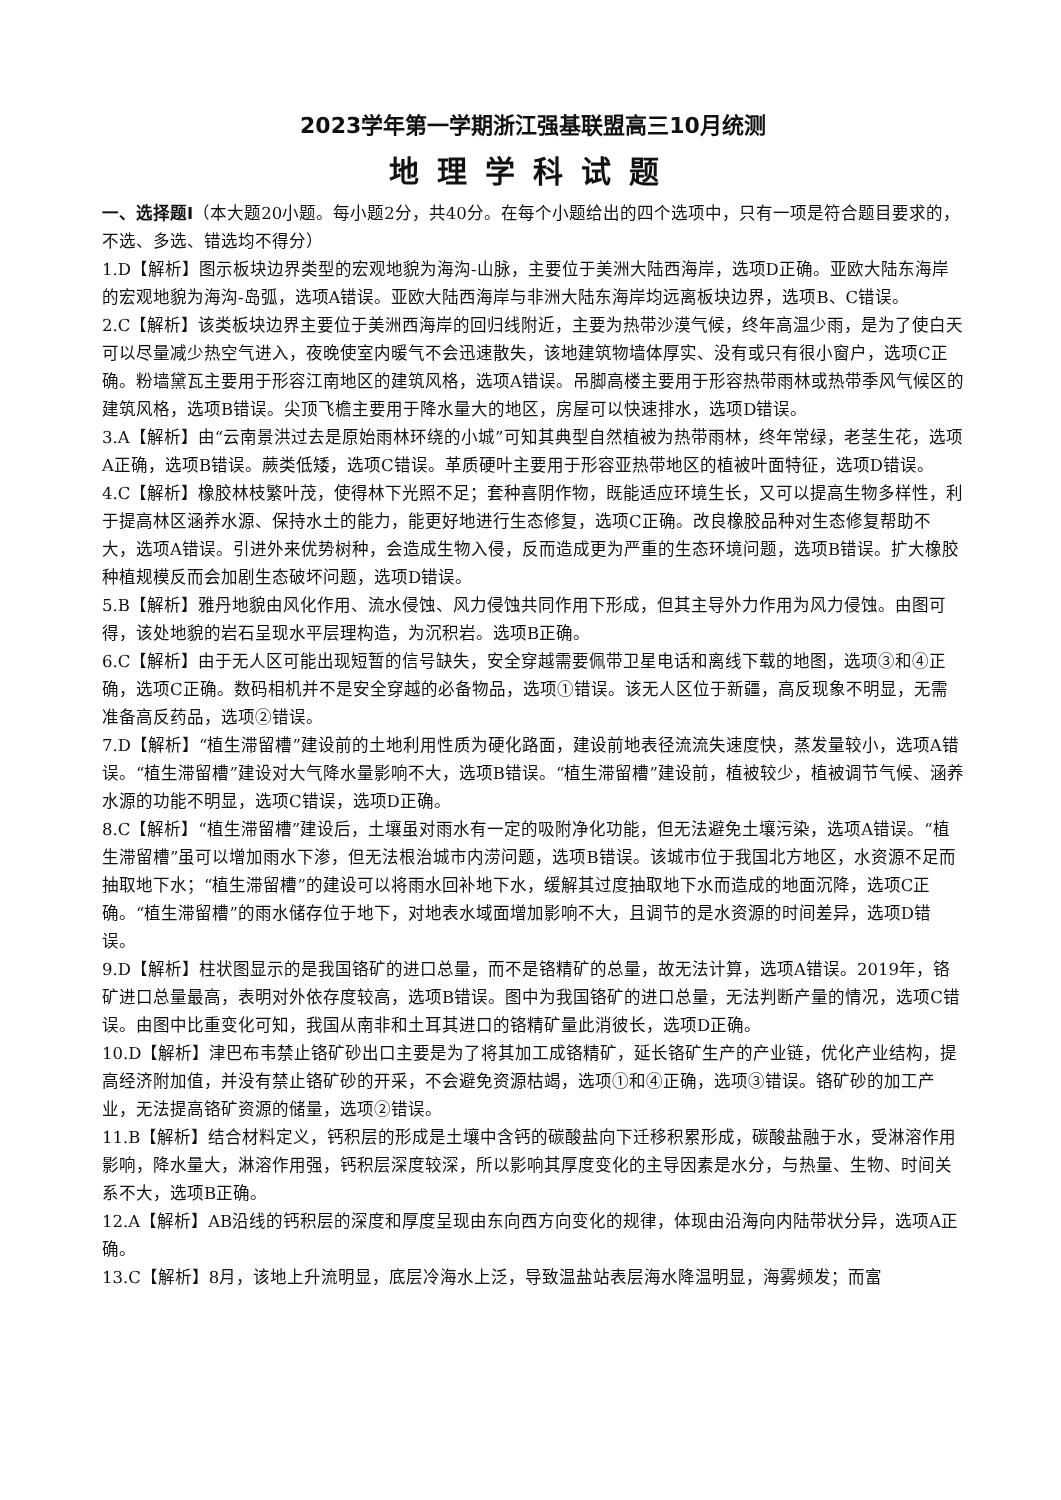2023学年第一学期浙江强基联盟高三10月统测
地理学科试题
一、选择题Ⅰ（本大题20小题。每小题2分，共40分。在每个小题给出的四个选项中，只有一项是符合题目要求的，不选、多选、错选均不得分）
1.D【解析】图示板块边界类型的宏观地貌为海沟-山脉，主要位于美洲大陆西海岸，选项D正确。亚欧大陆东海岸的宏观地貌为海沟-岛弧，选项A错误。亚欧大陆西海岸与非洲大陆东海岸均远离板块边界，选项B、C错误。
2.C【解析】该类板块边界主要位于美洲西海岸的回归线附近，主要为热带沙漠气候，终年高温少雨，是为了使白天可以尽量减少热空气进入，夜晚使室内暖气不会迅速散失，该地建筑物墙体厚实、没有或只有很小窗户，选项C正确。粉墙黛瓦主要用于形容江南地区的建筑风格，选项A错误。吊脚高楼主要用于形容热带雨林或热带季风气候区的建筑风格，选项B错误。尖顶飞檐主要用于降水量大的地区，房屋可以快速排水，选项D错误。
3.A【解析】由“云南景洪过去是原始雨林环绕的小城”可知其典型自然植被为热带雨林，终年常绿，老茎生花，选项A正确，选项B错误。蕨类低矮，选项C错误。革质硬叶主要用于形容亚热带地区的植被叶面特征，选项D错误。
4.C【解析】橡胶林枝繁叶茂，使得林下光照不足；套种喜阴作物，既能适应环境生长，又可以提高生物多样性，利于提高林区涵养水源、保持水土的能力，能更好地进行生态修复，选项C正确。改良橡胶品种对生态修复帮助不大，选项A错误。引进外来优势树种，会造成生物入侵，反而造成更为严重的生态环境问题，选项B错误。扩大橡胶种植规模反而会加剧生态破坏问题，选项D错误。
5.B【解析】雅丹地貌由风化作用、流水侵蚀、风力侵蚀共同作用下形成，但其主导外力作用为风力侵蚀。由图可得，该处地貌的岩石呈现水平层理构造，为沉积岩。选项B正确。
6.C【解析】由于无人区可能出现短暂的信号缺失，安全穿越需要佩带卫星电话和离线下载的地图，选项③和④正确，选项C正确。数码相机并不是安全穿越的必备物品，选项①错误。该无人区位于新疆，高反现象不明显，无需准备高反药品，选项②错误。
7.D【解析】“植生滞留槽”建设前的土地利用性质为硬化路面，建设前地表径流流失速度快，蒸发量较小，选项A错误。“植生滞留槽”建设对大气降水量影响不大，选项B错误。“植生滞留槽”建设前，植被较少，植被调节气候、涵养水源的功能不明显，选项C错误，选项D正确。
8.C【解析】“植生滞留槽”建设后，土壤虽对雨水有一定的吸附净化功能，但无法避免土壤污染，选项A错误。“植生滞留槽”虽可以增加雨水下渗，但无法根治城市内涝问题，选项B错误。该城市位于我国北方地区，水资源不足而抽取地下水；“植生滞留槽”的建设可以将雨水回补地下水，缓解其过度抽取地下水而造成的地面沉降，选项C正确。“植生滞留槽”的雨水储存位于地下，对地表水域面增加影响不大，且调节的是水资源的时间差异，选项D错误。
9.D【解析】柱状图显示的是我国铬矿的进口总量，而不是铬精矿的总量，故无法计算，选项A错误。2019年，铬矿进口总量最高，表明对外依存度较高，选项B错误。图中为我国铬矿的进口总量，无法判断产量的情况，选项C错误。由图中比重变化可知，我国从南非和土耳其进口的铬精矿量此消彼长，选项D正确。
10.D【解析】津巴布韦禁止铬矿砂出口主要是为了将其加工成铬精矿，延长铬矿生产的产业链，优化产业结构，提高经济附加值，并没有禁止铬矿砂的开采，不会避免资源枯竭，选项①和④正确，选项③错误。铬矿砂的加工产业，无法提高铬矿资源的储量，选项②错误。
11.B【解析】结合材料定义，钙积层的形成是土壤中含钙的碳酸盐向下迁移积累形成，碳酸盐融于水，受淋溶作用影响，降水量大，淋溶作用强，钙积层深度较深，所以影响其厚度变化的主导因素是水分，与热量、生物、时间关系不大，选项B正确。
12.A【解析】AB沿线的钙积层的深度和厚度呈现由东向西方向变化的规律，体现由沿海向内陆带状分异，选项A正确。
13.C【解析】8月，该地上升流明显，底层冷海水上泛，导致温盐站表层海水降温明显，海雾频发；而富